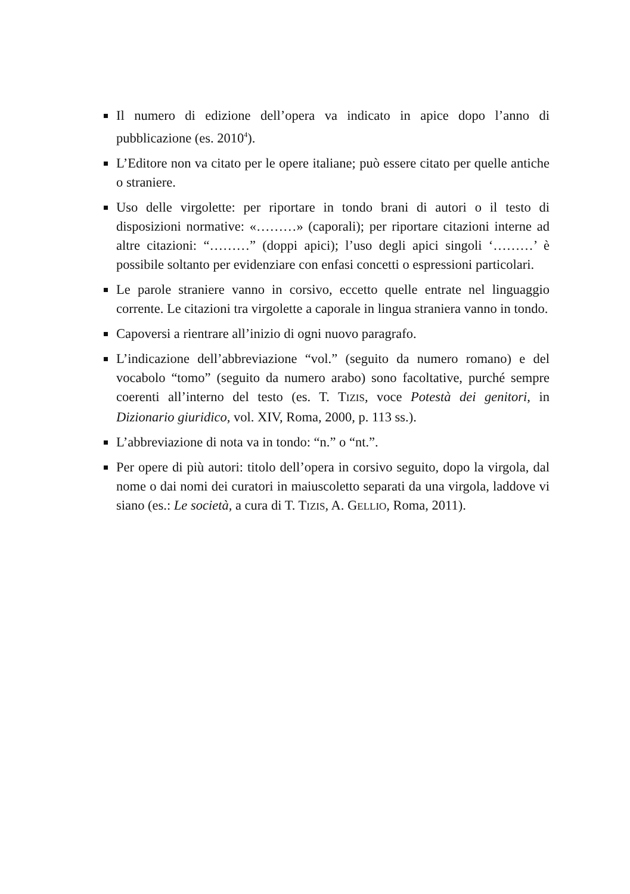Il numero di edizione dell’opera va indicato in apice dopo l’anno di pubblicazione (es. 2010<sup>4</sup>).
L’Editore non va citato per le opere italiane; può essere citato per quelle antiche o straniere.
Uso delle virgolette: per riportare in tondo brani di autori o il testo di disposizioni normative: «………» (caporali); per riportare citazioni interne ad altre citazioni: “………” (doppi apici); l’uso degli apici singoli ‘………’ è possibile soltanto per evidenziare con enfasi concetti o espressioni particolari.
Le parole straniere vanno in corsivo, eccetto quelle entrate nel linguaggio corrente. Le citazioni tra virgolette a caporale in lingua straniera vanno in tondo.
Capoversi a rientrare all’inizio di ogni nuovo paragrafo.
L’indicazione dell’abbreviazione “vol.” (seguito da numero romano) e del vocabolo “tomo” (seguito da numero arabo) sono facoltative, purché sempre coerenti all’interno del testo (es. T. TIZIS, voce Potestà dei genitori, in Dizionario giuridico, vol. XIV, Roma, 2000, p. 113 ss.).
L’abbreviazione di nota va in tondo: “n.” o “nt.”.
Per opere di più autori: titolo dell’opera in corsivo seguito, dopo la virgola, dal nome o dai nomi dei curatori in maiuscoletto separati da una virgola, laddove vi siano (es.: Le società, a cura di T. TIZIS, A. GELLIO, Roma, 2011).